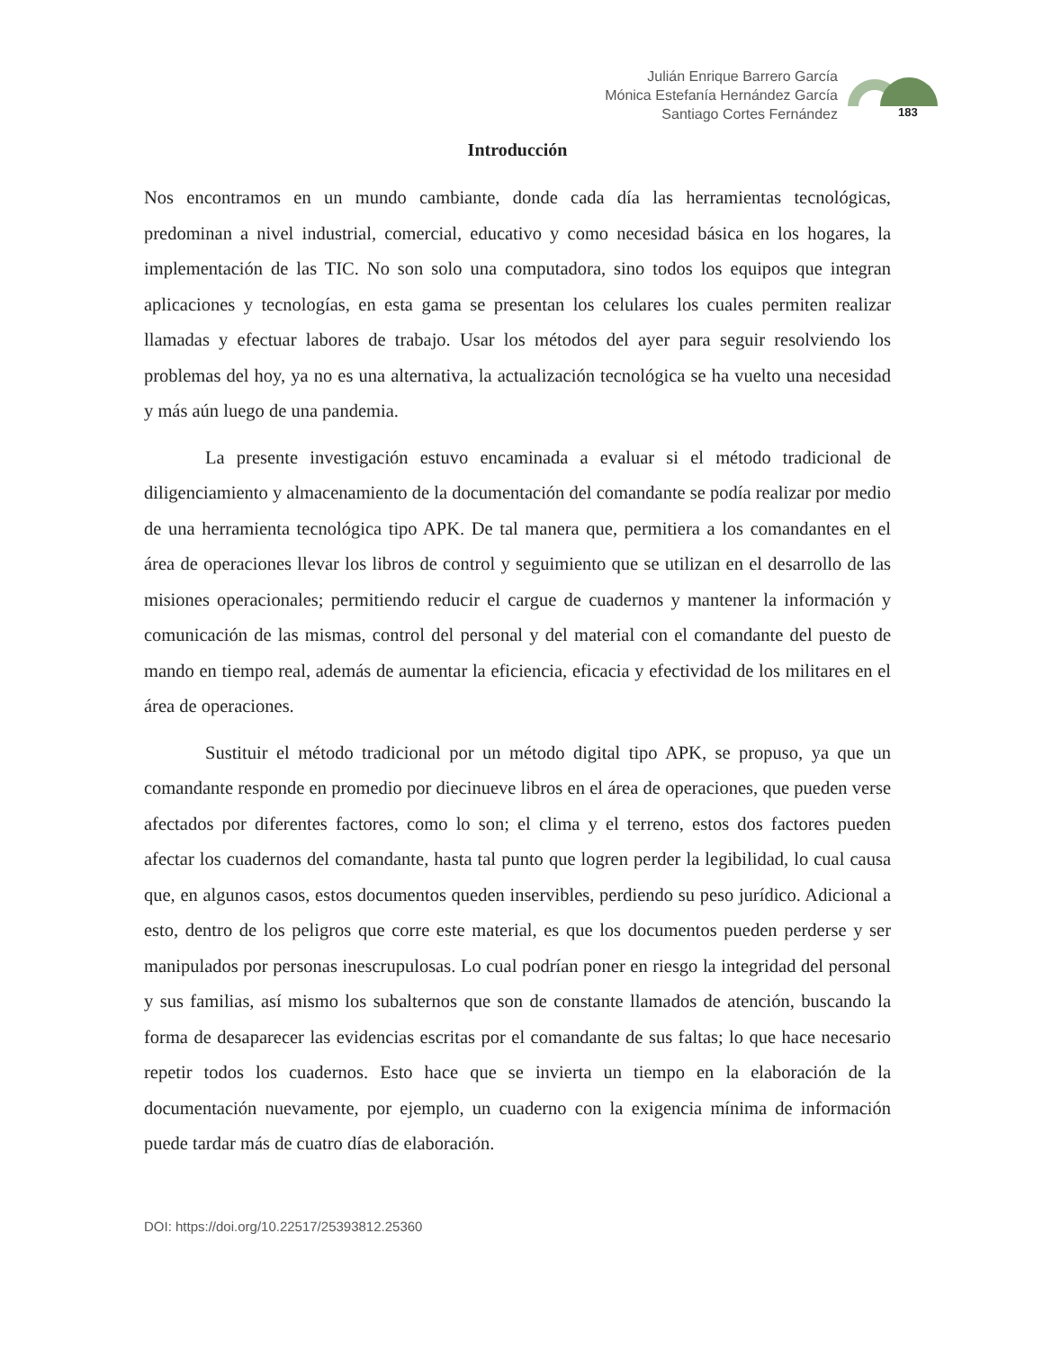Julián Enrique Barrero García
Mónica Estefanía Hernández García
Santiago Cortes Fernández
183
Introducción
Nos encontramos en un mundo cambiante, donde cada día las herramientas tecnológicas, predominan a nivel industrial, comercial, educativo y como necesidad básica en los hogares, la implementación de las TIC. No son solo una computadora, sino todos los equipos que integran aplicaciones y tecnologías, en esta gama se presentan los celulares los cuales permiten realizar llamadas y efectuar labores de trabajo. Usar los métodos del ayer para seguir resolviendo los problemas del hoy, ya no es una alternativa, la actualización tecnológica se ha vuelto una necesidad y más aún luego de una pandemia.
La presente investigación estuvo encaminada a evaluar si el método tradicional de diligenciamiento y almacenamiento de la documentación del comandante se podía realizar por medio de una herramienta tecnológica tipo APK. De tal manera que, permitiera a los comandantes en el área de operaciones llevar los libros de control y seguimiento que se utilizan en el desarrollo de las misiones operacionales; permitiendo reducir el cargue de cuadernos y mantener la información y comunicación de las mismas, control del personal y del material con el comandante del puesto de mando en tiempo real, además de aumentar la eficiencia, eficacia y efectividad de los militares en el área de operaciones.
Sustituir el método tradicional por un método digital tipo APK, se propuso, ya que un comandante responde en promedio por diecinueve libros en el área de operaciones, que pueden verse afectados por diferentes factores, como lo son; el clima y el terreno, estos dos factores pueden afectar los cuadernos del comandante, hasta tal punto que logren perder la legibilidad, lo cual causa que, en algunos casos, estos documentos queden inservibles, perdiendo su peso jurídico. Adicional a esto, dentro de los peligros que corre este material, es que los documentos pueden perderse y ser manipulados por personas inescrupulosas. Lo cual podrían poner en riesgo la integridad del personal y sus familias, así mismo los subalternos que son de constante llamados de atención, buscando la forma de desaparecer las evidencias escritas por el comandante de sus faltas; lo que hace necesario repetir todos los cuadernos. Esto hace que se invierta un tiempo en la elaboración de la documentación nuevamente, por ejemplo, un cuaderno con la exigencia mínima de información puede tardar más de cuatro días de elaboración.
DOI: https://doi.org/10.22517/25393812.25360